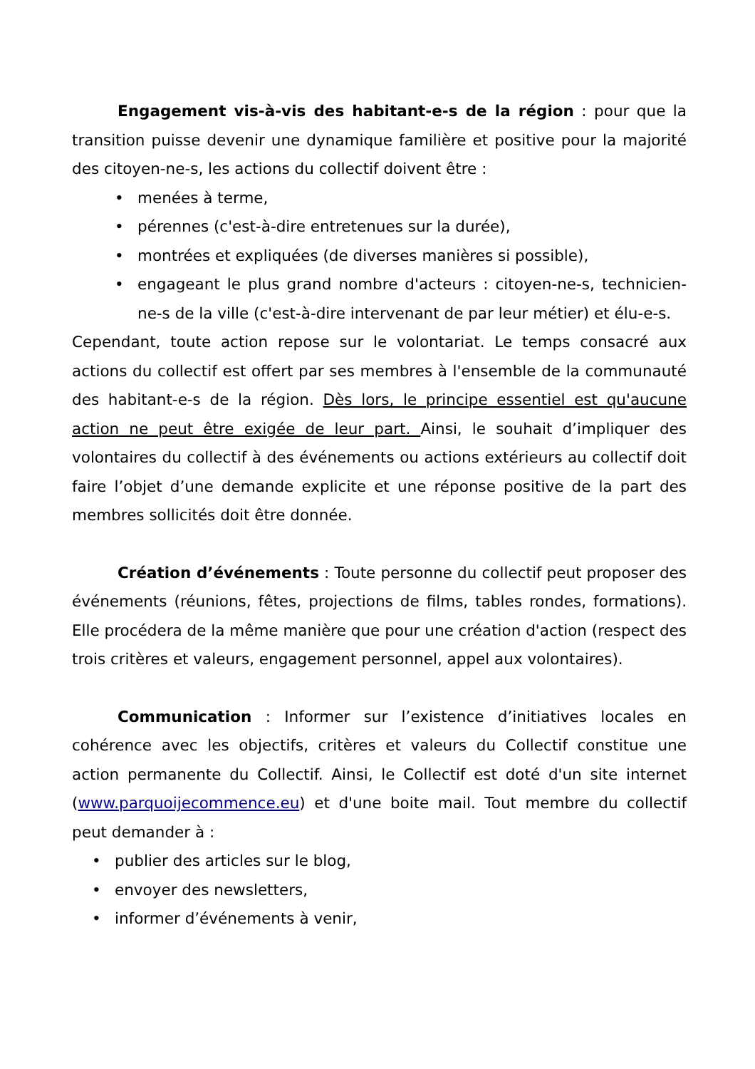Engagement vis-à-vis des habitant-e-s de la région : pour que la transition puisse devenir une dynamique familière et positive pour la majorité des citoyen-ne-s, les actions du collectif doivent être :
• menées à terme,
• pérennes (c'est-à-dire entretenues sur la durée),
• montrées et expliquées (de diverses manières si possible),
• engageant le plus grand nombre d'acteurs : citoyen-ne-s, technicien-ne-s de la ville (c'est-à-dire intervenant de par leur métier) et élu-e-s.
Cependant, toute action repose sur le volontariat. Le temps consacré aux actions du collectif est offert par ses membres à l'ensemble de la communauté des habitant-e-s de la région. Dès lors, le principe essentiel est qu'aucune action ne peut être exigée de leur part. Ainsi, le souhait d’impliquer des volontaires du collectif à des événements ou actions extérieurs au collectif doit faire l’objet d’une demande explicite et une réponse positive de la part des membres sollicités doit être donnée.
Création d’événements : Toute personne du collectif peut proposer des événements (réunions, fêtes, projections de films, tables rondes, formations). Elle procédera de la même manière que pour une création d'action (respect des trois critères et valeurs, engagement personnel, appel aux volontaires).
Communication : Informer sur l’existence d’initiatives locales en cohérence avec les objectifs, critères et valeurs du Collectif constitue une action permanente du Collectif. Ainsi, le Collectif est doté d'un site internet (www.parquoijecommence.eu) et d'une boite mail. Tout membre du collectif peut demander à :
• publier des articles sur le blog,
• envoyer des newsletters,
• informer d’événements à venir,